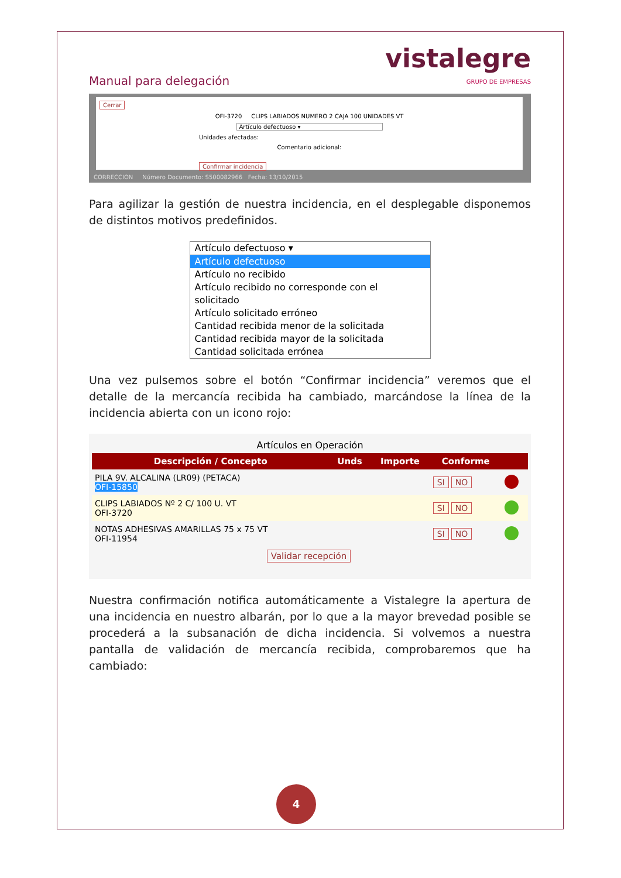Manual para delegación
vistalegre
GRUPO DE EMPRESAS
Cerrar
OFI-3720 CLIPS LABIADOS NUMERO 2 CAJA 100 UNIDADES VT
Artículo defectuoso ▾
Unidades afectadas:
Comentario adicional:
Confirmar incidencia
CORRECCION Número Documento: S500082966 Fecha: 13/10/2015
Para agilizar la gestión de nuestra incidencia, en el desplegable disponemos de distintos motivos predefinidos.
Artículo defectuoso ▾
Artículo defectuoso
Artículo no recibido
Artículo recibido no corresponde con el solicitado
Artículo solicitado erróneo
Cantidad recibida menor de la solicitada
Cantidad recibida mayor de la solicitada
Cantidad solicitada errónea
Una vez pulsemos sobre el botón “Confirmar incidencia” veremos que el detalle de la mercancía recibida ha cambiado, marcándose la línea de la incidencia abierta con un icono rojo:
Artículos en Operación
| Descripción / Concepto | Unds | Importe | Conforme | |
| --- | --- | --- | --- | --- |
| PILA 9V. ALCALINA (LR09) (PETACA) OFI-15850 | | | SI NO | |
| CLIPS LABIADOS Nº 2 C/ 100 U. VT OFI-3720 | | | SI NO | |
| NOTAS ADHESIVAS AMARILLAS 75 x 75 VT OFI-11954 | | | SI NO | |
Validar recepción
Nuestra confirmación notifica automáticamente a Vistalegre la apertura de una incidencia en nuestro albarán, por lo que a la mayor brevedad posible se procederá a la subsanación de dicha incidencia. Si volvemos a nuestra pantalla de validación de mercancía recibida, comprobaremos que ha cambiado:
4